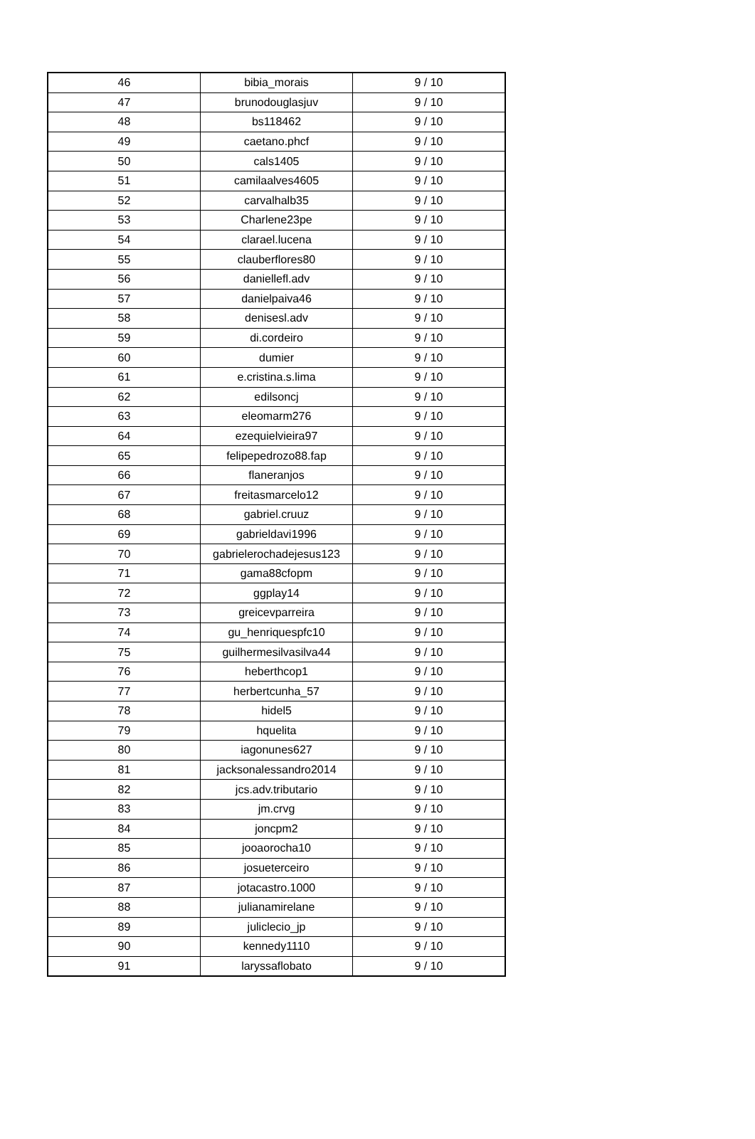| 46 | bibia_morais | 9 / 10 |
| 47 | brunodouglasjuv | 9 / 10 |
| 48 | bs118462 | 9 / 10 |
| 49 | caetano.phcf | 9 / 10 |
| 50 | cals1405 | 9 / 10 |
| 51 | camilaalves4605 | 9 / 10 |
| 52 | carvalhalb35 | 9 / 10 |
| 53 | Charlene23pe | 9 / 10 |
| 54 | clarael.lucena | 9 / 10 |
| 55 | clauberflores80 | 9 / 10 |
| 56 | daniellefl.adv | 9 / 10 |
| 57 | danielpaiva46 | 9 / 10 |
| 58 | denisesl.adv | 9 / 10 |
| 59 | di.cordeiro | 9 / 10 |
| 60 | dumier | 9 / 10 |
| 61 | e.cristina.s.lima | 9 / 10 |
| 62 | edilsoncj | 9 / 10 |
| 63 | eleomarm276 | 9 / 10 |
| 64 | ezequielvieira97 | 9 / 10 |
| 65 | felipepedrozo88.fap | 9 / 10 |
| 66 | flaneranjos | 9 / 10 |
| 67 | freitasmarcelo12 | 9 / 10 |
| 68 | gabriel.cruuz | 9 / 10 |
| 69 | gabrieldavi1996 | 9 / 10 |
| 70 | gabrielerochadejesus123 | 9 / 10 |
| 71 | gama88cfopm | 9 / 10 |
| 72 | ggplay14 | 9 / 10 |
| 73 | greicevparreira | 9 / 10 |
| 74 | gu_henriquespfc10 | 9 / 10 |
| 75 | guilhermesilvasilva44 | 9 / 10 |
| 76 | heberthcop1 | 9 / 10 |
| 77 | herbertcunha_57 | 9 / 10 |
| 78 | hidel5 | 9 / 10 |
| 79 | hquelita | 9 / 10 |
| 80 | iagonunes627 | 9 / 10 |
| 81 | jacksonalessandro2014 | 9 / 10 |
| 82 | jcs.adv.tributario | 9 / 10 |
| 83 | jm.crvg | 9 / 10 |
| 84 | joncpm2 | 9 / 10 |
| 85 | jooaorocha10 | 9 / 10 |
| 86 | josueterceiro | 9 / 10 |
| 87 | jotacastro.1000 | 9 / 10 |
| 88 | julianamirelane | 9 / 10 |
| 89 | juliclecio_jp | 9 / 10 |
| 90 | kennedy1110 | 9 / 10 |
| 91 | laryssaflobato | 9 / 10 |